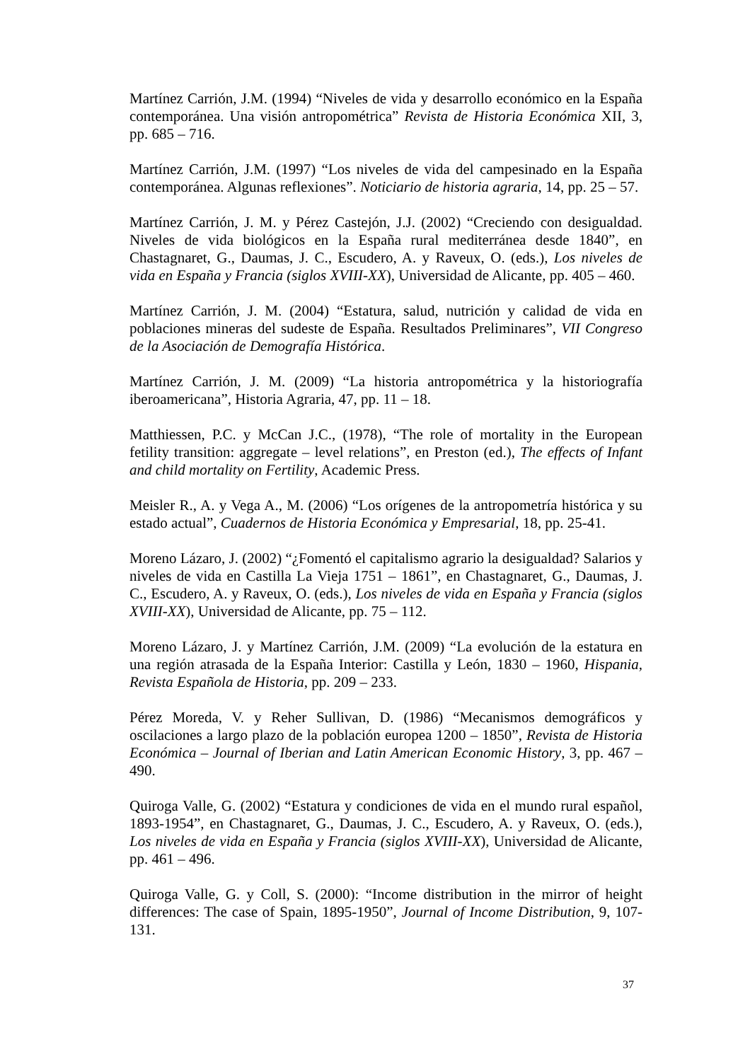Martínez Carrión, J.M. (1994) “Niveles de vida y desarrollo económico en la España contemporánea. Una visión antropométrica” Revista de Historia Económica XII, 3, pp. 685 – 716.
Martínez Carrión, J.M. (1997) “Los niveles de vida del campesinado en la España contemporánea. Algunas reflexiones”. Noticiario de historia agraria, 14, pp. 25 – 57.
Martínez Carrión, J. M. y Pérez Castejón, J.J. (2002) “Creciendo con desigualdad. Niveles de vida biológicos en la España rural mediterránea desde 1840”, en Chastagnaret, G., Daumas, J. C., Escudero, A. y Raveux, O. (eds.), Los niveles de vida en España y Francia (siglos XVIII-XX), Universidad de Alicante, pp. 405 – 460.
Martínez Carrión, J. M. (2004) “Estatura, salud, nutrición y calidad de vida en poblaciones mineras del sudeste de España. Resultados Preliminares”, VII Congreso de la Asociación de Demografía Histórica.
Martínez Carrión, J. M. (2009) “La historia antropométrica y la historiografía iberoamericana”, Historia Agraria, 47, pp. 11 – 18.
Matthiessen, P.C. y McCan J.C., (1978), “The role of mortality in the European fetility transition: aggregate – level relations”, en Preston (ed.), The effects of Infant and child mortality on Fertility, Academic Press.
Meisler R., A. y Vega A., M. (2006) “Los orígenes de la antropometría histórica y su estado actual”, Cuadernos de Historia Económica y Empresarial, 18, pp. 25-41.
Moreno Lázaro, J. (2002) “¿Fomentó el capitalismo agrario la desigualdad? Salarios y niveles de vida en Castilla La Vieja 1751 – 1861”, en Chastagnaret, G., Daumas, J. C., Escudero, A. y Raveux, O. (eds.), Los niveles de vida en España y Francia (siglos XVIII-XX), Universidad de Alicante, pp. 75 – 112.
Moreno Lázaro, J. y Martínez Carrión, J.M. (2009) “La evolución de la estatura en una región atrasada de la España Interior: Castilla y León, 1830 – 1960, Hispania, Revista Española de Historia, pp. 209 – 233.
Pérez Moreda, V. y Reher Sullivan, D. (1986) “Mecanismos demográficos y oscilaciones a largo plazo de la población europea 1200 – 1850”, Revista de Historia Económica – Journal of Iberian and Latin American Economic History, 3, pp. 467 – 490.
Quiroga Valle, G. (2002) “Estatura y condiciones de vida en el mundo rural español, 1893-1954”, en Chastagnaret, G., Daumas, J. C., Escudero, A. y Raveux, O. (eds.), Los niveles de vida en España y Francia (siglos XVIII-XX), Universidad de Alicante, pp. 461 – 496.
Quiroga Valle, G. y Coll, S. (2000): “Income distribution in the mirror of height differences: The case of Spain, 1895-1950”, Journal of Income Distribution, 9, 107-131.
37